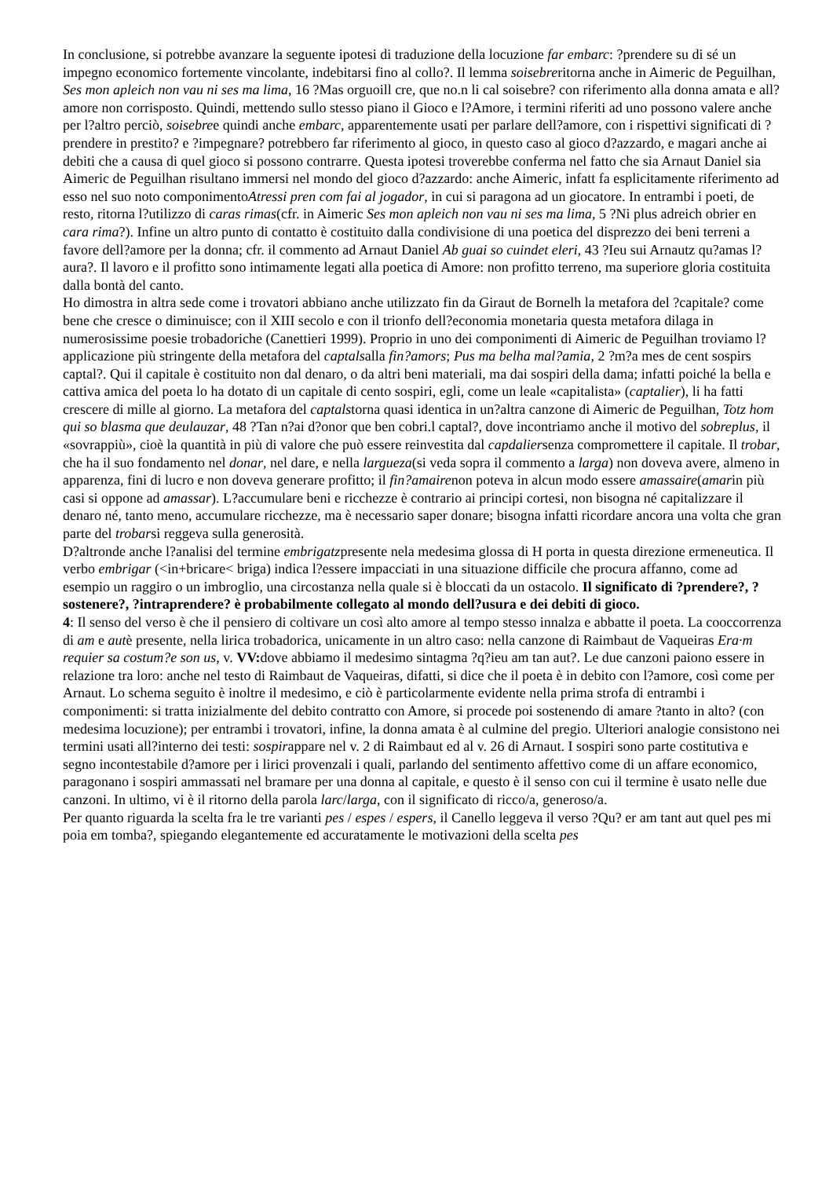In conclusione, si potrebbe avanzare la seguente ipotesi di traduzione della locuzione far embarc: ?prendere su di sé un impegno economico fortemente vincolante, indebitarsi fino al collo?. Il lemma soisebreritorna anche in Aimeric de Peguilhan, Ses mon apleich non vau ni ses ma lima, 16 ?Mas orguoill cre, que no.n li cal soisebre? con riferimento alla donna amata e all?amore non corrisposto. Quindi, mettendo sullo stesso piano il Gioco e l?Amore, i termini riferiti ad uno possono valere anche per l?altro perciò, soisebree quindi anche embarc, apparentemente usati per parlare dell?amore, con i rispettivi significati di ?prendere in prestito? e ?impegnare? potrebbero far riferimento al gioco, in questo caso al gioco d?azzardo, e magari anche ai debiti che a causa di quel gioco si possono contrarre. Questa ipotesi troverebbe conferma nel fatto che sia Arnaut Daniel sia Aimeric de Peguilhan risultano immersi nel mondo del gioco d?azzardo: anche Aimeric, infatt fa esplicitamente riferimento ad esso nel suo noto componimentoAtressi pren com fai al jogador, in cui si paragona ad un giocatore. In entrambi i poeti, de resto, ritorna l?utilizzo di caras rimas(cfr. in Aimeric Ses mon apleich non vau ni ses ma lima, 5 ?Ni plus adreich obrier en cara rima?). Infine un altro punto di contatto è costituito dalla condivisione di una poetica del disprezzo dei beni terreni a favore dell?amore per la donna; cfr. il commento ad Arnaut Daniel Ab guai so cuindet eleri, 43 ?Ieu sui Arnautz qu?amas l?aura?. Il lavoro e il profitto sono intimamente legati alla poetica di Amore: non profitto terreno, ma superiore gloria costituita dalla bontà del canto.
Ho dimostra in altra sede come i trovatori abbiano anche utilizzato fin da Giraut de Bornelh la metafora del ?capitale? come bene che cresce o diminuisce; con il XIII secolo e con il trionfo dell?economia monetaria questa metafora dilaga in numerosissime poesie trobadoriche (Canettieri 1999). Proprio in uno dei componimenti di Aimeric de Peguilhan troviamo l?applicazione più stringente della metafora del captalsalla fin?amors; Pus ma belha mal?amia, 2 ?m?a mes de cent sospirs captal?. Qui il capitale è costituito non dal denaro, o da altri beni materiali, ma dai sospiri della dama; infatti poiché la bella e cattiva amica del poeta lo ha dotato di un capitale di cento sospiri, egli, come un leale «capitalista» (captalier), li ha fatti crescere di mille al giorno. La metafora del captalstorna quasi identica in un?altra canzone di Aimeric de Peguilhan, Totz hom qui so blasma que deulauzar, 48 ?Tan n?ai d?onor que ben cobri.l captal?, dove incontriamo anche il motivo del sobreplus, il «sovrappiù», cioè la quantità in più di valore che può essere reinvestita dal capdaliersenza compromettere il capitale. Il trobar, che ha il suo fondamento nel donar, nel dare, e nella largueza(si veda sopra il commento a larga) non doveva avere, almeno in apparenza, fini di lucro e non doveva generare profitto; il fin?amairenon poteva in alcun modo essere amassaire(amarin più casi si oppone ad amassar). L?accumulare beni e ricchezze è contrario ai principi cortesi, non bisogna né capitalizzare il denaro né, tanto meno, accumulare ricchezze, ma è necessario saper donare; bisogna infatti ricordare ancora una volta che gran parte del trobarsi reggeva sulla generosità.
D?altronde anche l?analisi del termine embrigatzpresente nela medesima glossa di H porta in questa direzione ermeneutica. Il verbo embrigar (<in+bricare< briga) indica l?essere impacciati in una situazione difficile che procura affanno, come ad esempio un raggiro o un imbroglio, una circostanza nella quale si è bloccati da un ostacolo. Il significato di ?prendere?, ?sostenere?, ?intraprendere? è probabilmente collegato al mondo dell?usura e dei debiti di gioco.
4: Il senso del verso è che il pensiero di coltivare un così alto amore al tempo stesso innalza e abbatte il poeta. La cooccorrenza di am e autè presente, nella lirica trobadorica, unicamente in un altro caso: nella canzone di Raimbaut de Vaqueiras Era·m requier sa costum?e son us, v. VV: dove abbiamo il medesimo sintagma ?q?ieu am tan aut?. Le due canzoni paiono essere in relazione tra loro: anche nel testo di Raimbaut de Vaqueiras, difatti, si dice che il poeta è in debito con l?amore, così come per Arnaut. Lo schema seguito è inoltre il medesimo, e ciò è particolarmente evidente nella prima strofa di entrambi i componimenti: si tratta inizialmente del debito contratto con Amore, si procede poi sostenendo di amare ?tanto in alto? (con medesima locuzione); per entrambi i trovatori, infine, la donna amata è al culmine del pregio. Ulteriori analogie consistono nei termini usati all?interno dei testi: sospirappare nel v. 2 di Raimbaut ed al v. 26 di Arnaut. I sospiri sono parte costitutiva e segno incontestabile d?amore per i lirici provenzali i quali, parlando del sentimento affettivo come di un affare economico, paragonano i sospiri ammassati nel bramare per una donna al capitale, e questo è il senso con cui il termine è usato nelle due canzoni. In ultimo, vi è il ritorno della parola larc/larga, con il significato di ricco/a, generoso/a.
Per quanto riguarda la scelta fra le tre varianti pes / espes / espers, il Canello leggeva il verso ?Qu? er am tant aut quel pes mi poia em tomba?, spiegando elegantemente ed accuratamente le motivazioni della scelta pes